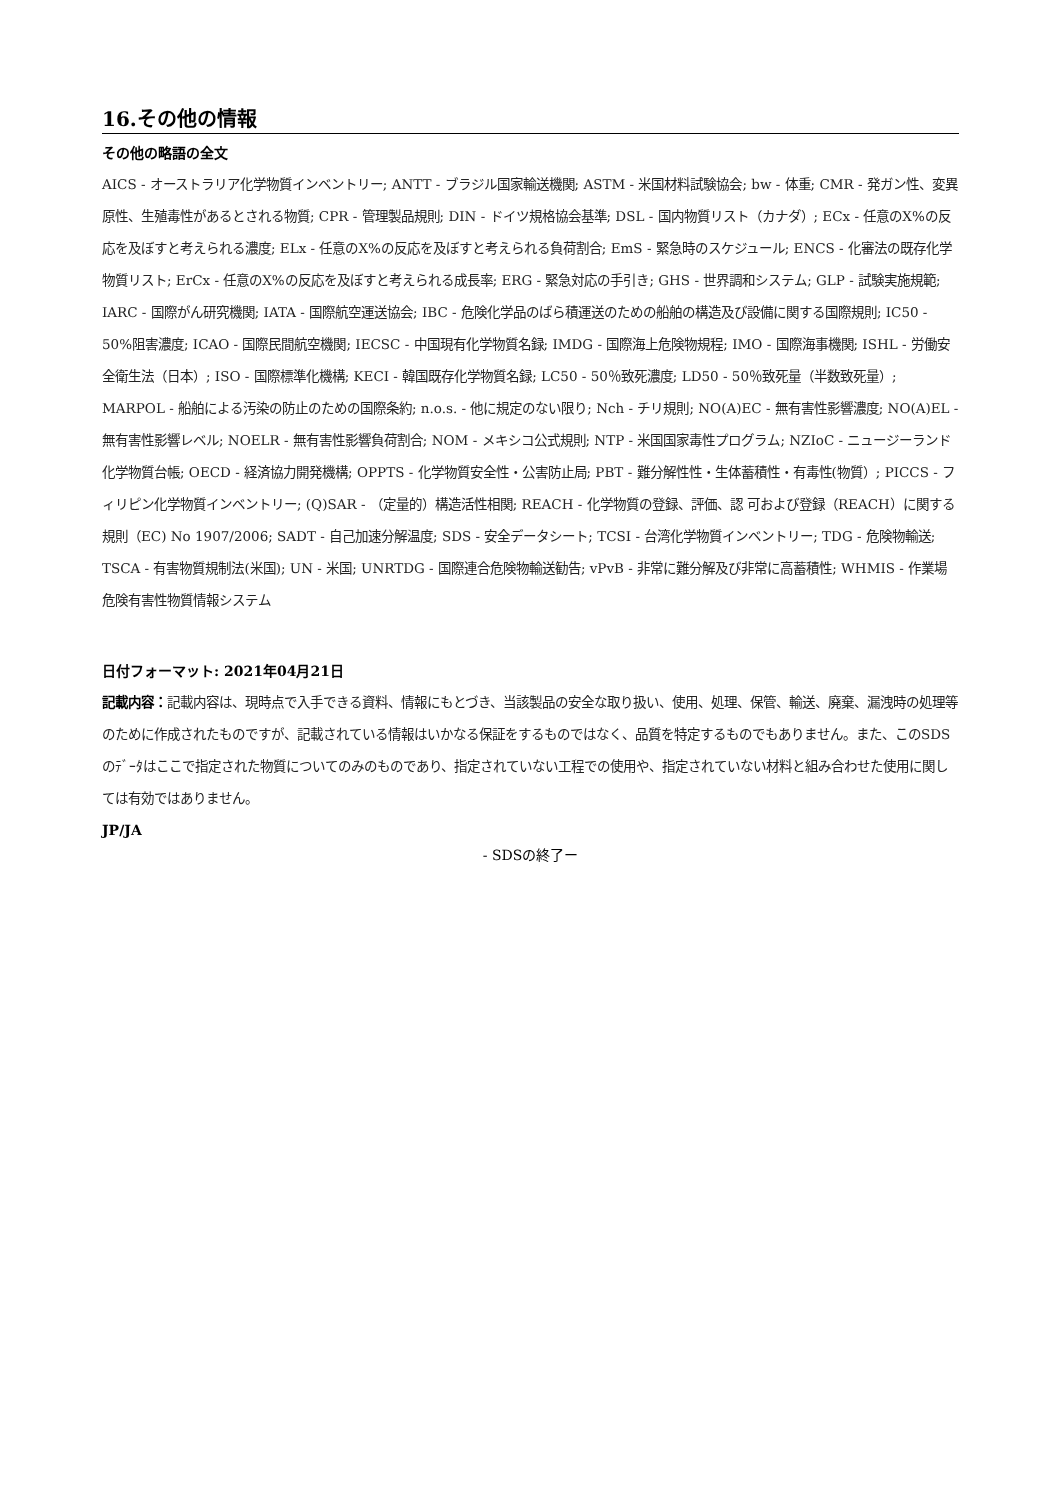16.その他の情報
その他の略語の全文
AICS - オーストラリア化学物質インベントリー; ANTT - ブラジル国家輸送機関; ASTM - 米国材料試験協会; bw - 体重; CMR - 発ガン性、変異原性、生殖毒性があるとされる物質; CPR - 管理製品規則; DIN - ドイツ規格協会基準; DSL - 国内物質リスト（カナダ）; ECx - 任意のX%の反応を及ぼすと考えられる濃度; ELx - 任意のX%の反応を及ぼすと考えられる負荷割合; EmS - 緊急時のスケジュール; ENCS - 化審法の既存化学物質リスト; ErCx - 任意のX%の反応を及ぼすと考えられる成長率; ERG - 緊急対応の手引き; GHS - 世界調和システム; GLP - 試験実施規範; IARC - 国際がん研究機関; IATA - 国際航空運送協会; IBC - 危険化学品のばら積運送のための船舶の構造及び設備に関する国際規則; IC50 - 50%阻害濃度; ICAO - 国際民間航空機関; IECSC - 中国現有化学物質名録; IMDG - 国際海上危険物規程; IMO - 国際海事機関; ISHL - 労働安全衛生法（日本）; ISO - 国際標準化機構; KECI - 韓国既存化学物質名録; LC50 - 50％致死濃度; LD50 - 50％致死量（半数致死量）; MARPOL - 船舶による汚染の防止のための国際条約; n.o.s. - 他に規定のない限り; Nch - チリ規則; NO(A)EC - 無有害性影響濃度; NO(A)EL - 無有害性影響レベル; NOELR - 無有害性影響負荷割合; NOM - メキシコ公式規則; NTP - 米国国家毒性プログラム; NZIoC - ニュージーランド化学物質台帳; OECD - 経済協力開発機構; OPPTS - 化学物質安全性・公害防止局; PBT - 難分解性性・生体蓄積性・有毒性(物質）; PICCS - フィリピン化学物質インベントリー; (Q)SAR - （定量的）構造活性相関; REACH - 化学物質の登録、評価、認 可および登録（REACH）に関する規則（EC) No 1907/2006; SADT - 自己加速分解温度; SDS - 安全データシート; TCSI - 台湾化学物質インベントリー; TDG - 危険物輸送; TSCA - 有害物質規制法(米国); UN - 米国; UNRTDG - 国際連合危険物輸送勧告; vPvB - 非常に難分解及び非常に高蓄積性; WHMIS - 作業場危険有害性物質情報システム
日付フォーマット: 2021年04月21日
記載内容：記載内容は、現時点で入手できる資料、情報にもとづき、当該製品の安全な取り扱い、使用、処理、保管、輸送、廃棄、漏洩時の処理等のために作成されたものですが、記載されている情報はいかなる保証をするものではなく、品質を特定するものでもありません。また、このSDSのﾃﾞｰﾀはここで指定された物質についてのみのものであり、指定されていない工程での使用や、指定されていない材料と組み合わせた使用に関しては有効ではありません。
JP/JA
- SDSの終了ー